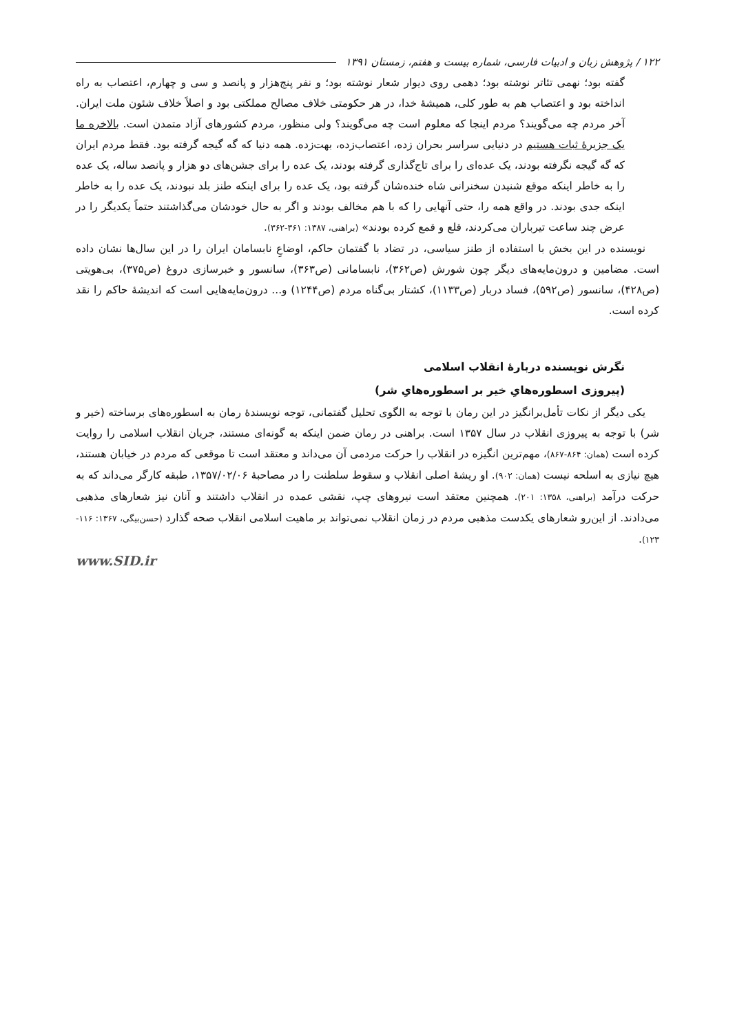۱۲۲ / پژوهش زبان و ادبیات فارسی، شماره بیست و هفتم، زمستان ۱۳۹۱
گفته بود؛ نهمی تئاتر نوشته بود؛ دهمی روی دیوار شعار نوشته بود؛ و نفر پنج‌هزار و پانصد و سی و چهارم، اعتصاب به راه انداخته بود و اعتصاب هم به طور کلی، همیشهٔ خدا، در هر حکومتی خلاف مصالح مملکتی بود و اصلاً خلاف شئون ملت ایران. آخر مردم چه می‌گویند؟ مردم اینجا که معلوم است چه می‌گویند؟ ولی منظور، مردم کشورهای آزاد متمدن است. بالاخره ما یک جزیرهٔ ثبات هستیم در دنیایی سراسر بحران زده، اعتصاب‌زده، بهت‌زده. همه دنیا که گه گیجه گرفته بود. فقط مردم ایران که گه گیجه نگرفته بودند، یک عده‌ای را برای تاج‌گذاری گرفته بودند، یک عده را برای جشن‌های دو هزار و پانصد ساله، یک عده را به خاطر اینکه موقع شنیدن سخنرانی شاه خنده‌شان گرفته بود، یک عده را برای اینکه طنز بلد نبودند، یک عده را به خاطر اینکه جدی بودند. در واقع همه را، حتی آنهایی را که با هم مخالف بودند و اگر به حال خودشان می‌گذاشتند حتماً یکدیگر را در عرض چند ساعت تیرباران می‌کردند، قلع و قمع کرده بودند» (براهنی، ۱۳۸۷: ۳۶۱-۳۶۲).
نویسنده در این بخش با استفاده از طنز سیاسی، در تضاد با گفتمان حاکم، اوضاعِ نابسامان ایران را در این سال‌ها نشان داده است. مضامین و درون‌مایه‌های دیگر چون شورش (ص۳۶۲)، نابسامانی (ص۳۶۳)، سانسور و خبرسازی دروغ (ص۳۷۵)، بی‌هویتی (ص۴۲۸)، سانسور (ص۵۹۲)، فساد دربار (ص۱۱۳۳)، کشتار بی‌گناه مردم (ص۱۲۴۴) و... درون‌مایه‌هایی است که اندیشهٔ حاکم را نقد کرده است.
نگرش نویسنده دربارهٔ انقلاب اسلامی
(پیروزی اسطوره‌هایِ خیر بر اسطوره‌هایِ شر)
یکی دیگر از نکات تأمل‌برانگیز در این رمان با توجه به الگوی تحلیل گفتمانی، توجه نویسندهٔ رمان به اسطوره‌های برساخته (خیر و شر) با توجه به پیروزی انقلاب در سال ۱۳۵۷ است. براهنی در رمان ضمن اینکه به گونه‌ای مستند، جریان انقلاب اسلامی را روایت کرده است (همان: ۸۶۴-۸۶۷)، مهم‌ترین انگیزه در انقلاب را حرکت مردمی آن می‌داند و معتقد است تا موقعی که مردم در خیابان هستند، هیچ نیازی به اسلحه نیست (همان: ۹۰۲). او ریشهٔ اصلی انقلاب و سقوط سلطنت را در مصاحبهٔ ۱۳۵۷/۰۲/۰۶، طبقه کارگر می‌داند که به حرکت درآمد (براهنی، ۱۳۵۸: ۲۰۱). همچنین معتقد است نیروهای چپ، نقشی عمده در انقلاب داشتند و آنان نیز شعارهای مذهبی می‌دادند. از این‌رو شعارهای یکدست مذهبی مردم در زمان انقلاب نمی‌تواند بر ماهیت اسلامی انقلاب صحه گذارد (حسن‌بیگی، ۱۳۶۷: ۱۱۶- ۱۲۳).
www.SID.ir